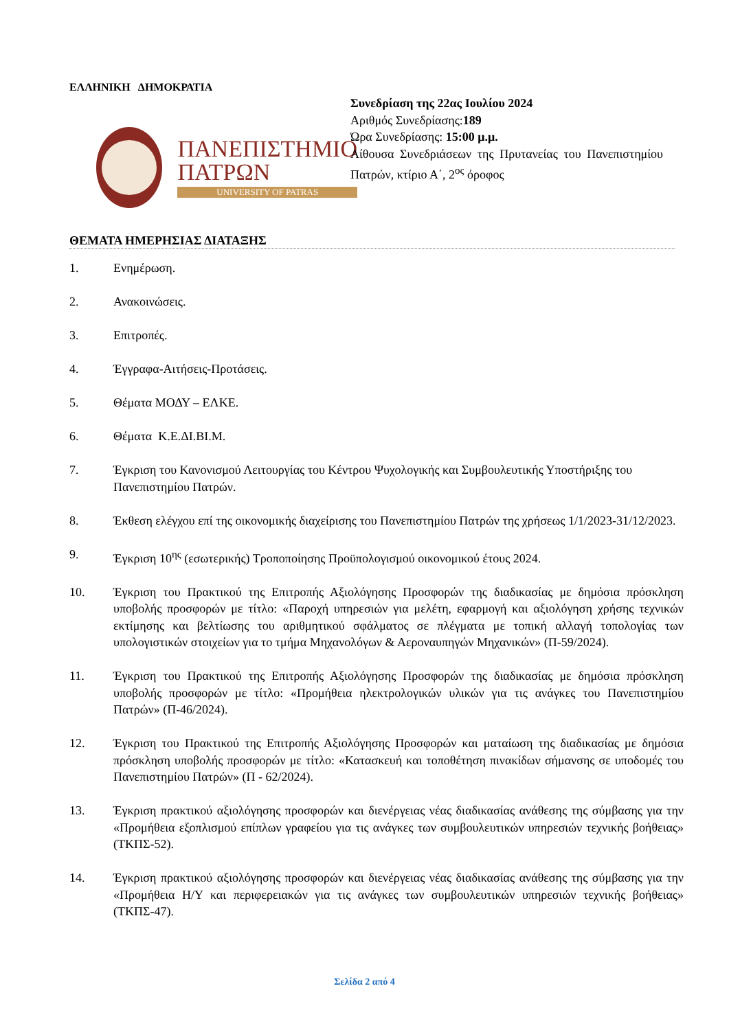ΕΛΛΗΝΙΚΗ ΔΗΜΟΚΡΑΤΙΑ
ΠΑΝΕΠΙΣΤΗΜΙΟ
ΠΑΤΡΩΝ
UNIVERSITY OF PATRAS
Συνεδρίαση της 22ας Ιουλίου 2024
Αριθμός Συνεδρίασης:189
Ώρα Συνεδρίασης: 15:00 μ.μ.
Αίθουσα Συνεδριάσεων της Πρυτανείας του Πανεπιστημίου Πατρών, κτίριο Α΄, 2<sup>ος</sup> όροφος
ΘΕΜΑΤΑ ΗΜΕΡΗΣΙΑΣ ΔΙΑΤΑΞΗΣ
1. Ενημέρωση.
2. Ανακοινώσεις.
3. Επιτροπές.
4. Έγγραφα-Αιτήσεις-Προτάσεις.
5. Θέματα ΜΟΔΥ – ΕΛΚΕ.
6. Θέματα Κ.Ε.ΔΙ.ΒΙ.Μ.
7. Έγκριση του Κανονισμού Λειτουργίας του Κέντρου Ψυχολογικής και Συμβουλευτικής Υποστήριξης του Πανεπιστημίου Πατρών.
8. Έκθεση ελέγχου επί της οικονομικής διαχείρισης του Πανεπιστημίου Πατρών της χρήσεως 1/1/2023-31/12/2023.
9. Έγκριση 10<sup>ης</sup> (εσωτερικής) Τροποποίησης Προϋπολογισμού οικονομικού έτους 2024.
10. Έγκριση του Πρακτικού της Επιτροπής Αξιολόγησης Προσφορών της διαδικασίας με δημόσια πρόσκληση υποβολής προσφορών με τίτλο: «Παροχή υπηρεσιών για μελέτη, εφαρμογή και αξιολόγηση χρήσης τεχνικών εκτίμησης και βελτίωσης του αριθμητικού σφάλματος σε πλέγματα με τοπική αλλαγή τοπολογίας των υπολογιστικών στοιχείων για το τμήμα Μηχανολόγων & Αεροναυπηγών Μηχανικών» (Π-59/2024).
11. Έγκριση του Πρακτικού της Επιτροπής Αξιολόγησης Προσφορών της διαδικασίας με δημόσια πρόσκληση υποβολής προσφορών με τίτλο: «Προμήθεια ηλεκτρολογικών υλικών για τις ανάγκες του Πανεπιστημίου Πατρών» (Π-46/2024).
12. Έγκριση του Πρακτικού της Επιτροπής Αξιολόγησης Προσφορών και ματαίωση της διαδικασίας με δημόσια πρόσκληση υποβολής προσφορών με τίτλο: «Κατασκευή και τοποθέτηση πινακίδων σήμανσης σε υποδομές του Πανεπιστημίου Πατρών» (Π - 62/2024).
13. Έγκριση πρακτικού αξιολόγησης προσφορών και διενέργειας νέας διαδικασίας ανάθεσης της σύμβασης για την «Προμήθεια εξοπλισμού επίπλων γραφείου για τις ανάγκες των συμβουλευτικών υπηρεσιών τεχνικής βοήθειας» (ΤΚΠΣ-52).
14. Έγκριση πρακτικού αξιολόγησης προσφορών και διενέργειας νέας διαδικασίας ανάθεσης της σύμβασης για την «Προμήθεια Η/Υ και περιφερειακών για τις ανάγκες των συμβουλευτικών υπηρεσιών τεχνικής βοήθειας» (ΤΚΠΣ-47).
Σελίδα 2 από 4